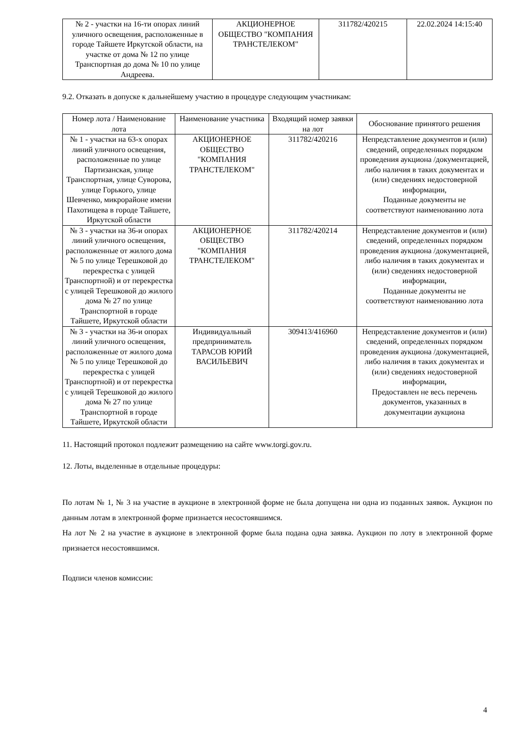| № 2 - участки на 16-ти опорах линий уличного освещения, расположенные в городе Тайшете Иркутской области, на участке от дома № 12 по улице Транспортная до дома № 10 по улице Андреева. | АКЦИОНЕРНОЕ ОБЩЕСТВО "КОМПАНИЯ ТРАНСТЕЛЕКОМ" | 311782/420215 | 22.02.2024 14:15:40 |
9.2. Отказать в допуске к дальнейшему участию в процедуре следующим участникам:
| Номер лота / Наименование лота | Наименование участника | Входящий номер заявки на лот | Обоснование принятого решения |
| --- | --- | --- | --- |
| № 1 - участки на 63-х опорах линий уличного освещения, расположенные по улице Партизанская, улице Транспортная, улице Суворова, улице Горького, улице Шевченко, микрорайоне имени Пахотищева в городе Тайшете, Иркутской области | АКЦИОНЕРНОЕ ОБЩЕСТВО "КОМПАНИЯ ТРАНСТЕЛЕКОМ" | 311782/420216 | Непредставление документов и (или) сведений, определенных порядком проведения аукциона /документацией, либо наличия в таких документах и (или) сведениях недостоверной информации, Поданные документы не соответствуют наименованию лота |
| № 3 - участки на 36-и опорах линий уличного освещения, расположенные от жилого дома № 5 по улице Терешковой до перекрестка с улицей Транспортной) и от перекрестка с улицей Терешковой до жилого дома № 27 по улице Транспортной в городе Тайшете, Иркутской области | АКЦИОНЕРНОЕ ОБЩЕСТВО "КОМПАНИЯ ТРАНСТЕЛЕКОМ" | 311782/420214 | Непредставление документов и (или) сведений, определенных порядком проведения аукциона /документацией, либо наличия в таких документах и (или) сведениях недостоверной информации, Поданные документы не соответствуют наименованию лота |
| № 3 - участки на 36-и опорах линий уличного освещения, расположенные от жилого дома № 5 по улице Терешковой до перекрестка с улицей Транспортной) и от перекрестка с улицей Терешковой до жилого дома № 27 по улице Транспортной в городе Тайшете, Иркутской области | Индивидуальный предприниматель ТАРАСОВ ЮРИЙ ВАСИЛЬЕВИЧ | 309413/416960 | Непредставление документов и (или) сведений, определенных порядком проведения аукциона /документацией, либо наличия в таких документах и (или) сведениях недостоверной информации, Предоставлен не весь перечень документов, указанных в документации аукциона |
11. Настоящий протокол подлежит размещению на сайте www.torgi.gov.ru.
12. Лоты, выделенные в отдельные процедуры:
По лотам № 1, № 3 на участие в аукционе в электронной форме не была допущена ни одна из поданных заявок. Аукцион по данным лотам в электронной форме признается несостоявшимся.
На лот № 2 на участие в аукционе в электронной форме была подана одна заявка. Аукцион по лоту в электронной форме признается несостоявшимся.
Подписи членов комиссии:
4